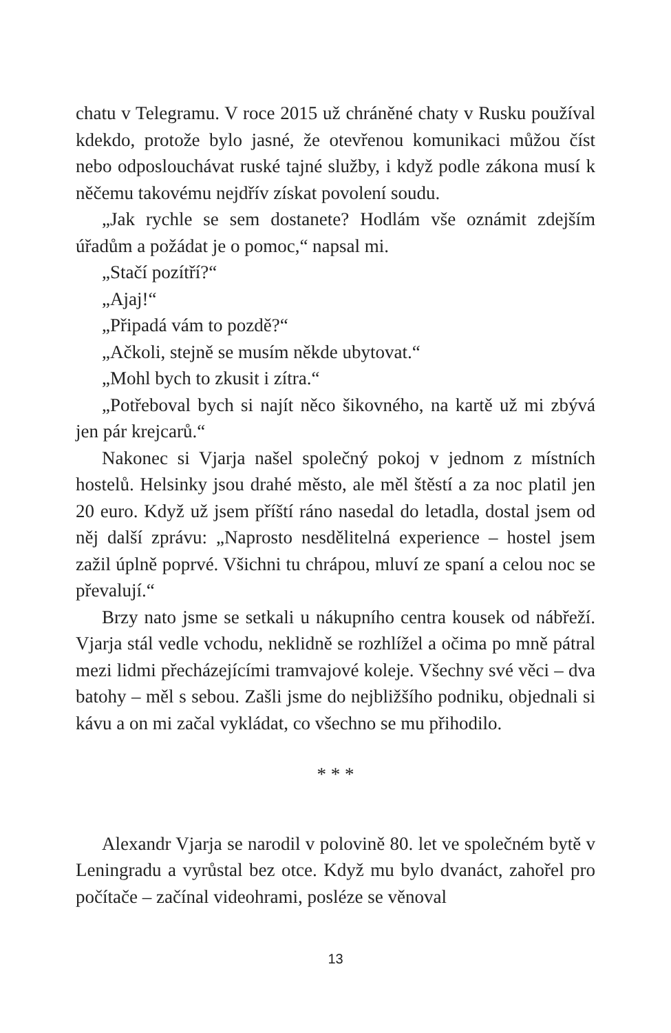chatu v Telegramu. V roce 2015 už chráněné chaty v Rusku používal kdekdo, protože bylo jasné, že otevřenou komunikaci můžou číst nebo odposlouchávat ruské tajné služby, i když podle zákona musí k něčemu takovému nejdřív získat povolení soudu.
„Jak rychle se sem dostanete? Hodlám vše oznámit zdejším úřadům a požádat je o pomoc,“ napsal mi.
„Stačí pozítří?“
„Ajaj!“
„Připadá vám to pozdě?“
„Ačkoli, stejně se musím někde ubytovat.“
„Mohl bych to zkusit i zítra.“
„Potřeboval bych si najít něco šikovného, na kartě už mi zbývá jen pár krejcarů.“
Nakonec si Vjarja našel společný pokoj v jednom z místních hostelů. Helsinky jsou drahé město, ale měl štěstí a za noc platil jen 20 euro. Když už jsem příští ráno nasedal do letadla, dostal jsem od něj další zprávu: „Naprosto nesdělitelná experience – hostel jsem zažil úplně poprvé. Všichni tu chrápou, mluví ze spaní a celou noc se převalují.“
Brzy nato jsme se setkali u nákupního centra kousek od nábřeží. Vjarja stál vedle vchodu, neklidně se rozhlížel a očima po mně pátral mezi lidmi přecházejícími tramvajové koleje. Všechny své věci – dva batohy – měl s sebou. Zašli jsme do nejbližšího podniku, objednali si kávu a on mi začal vykládat, co všechno se mu přihodilo.
* * *
Alexandr Vjarja se narodil v polovině 80. let ve společném bytě v Leningradu a vyrůstal bez otce. Když mu bylo dvanáct, zahořel pro počítače – začínal videohrami, posléze se věnoval
13